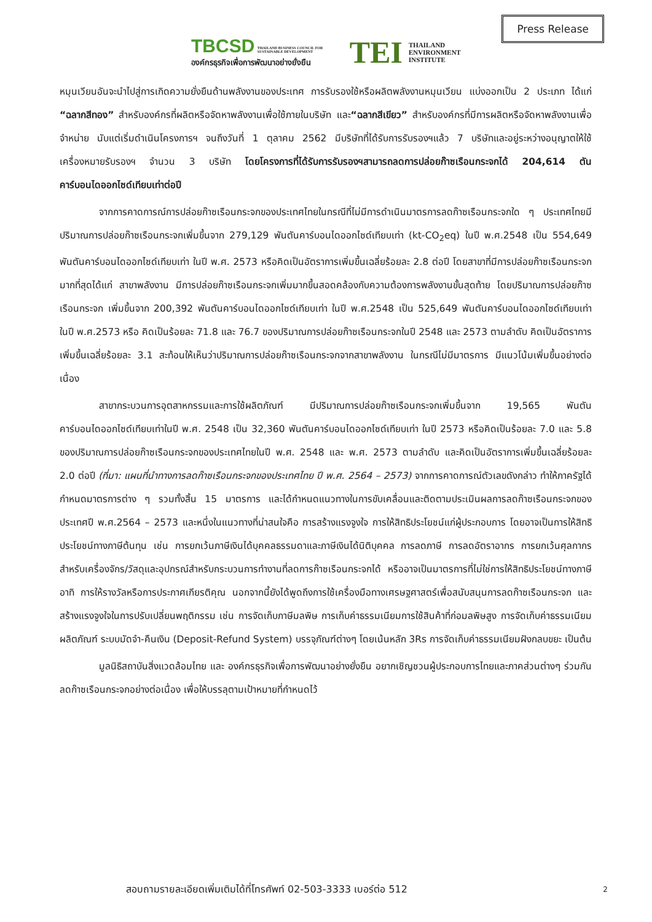Press Release
TBCSD THAILAND BUSINESS COUNCIL FOR SUSTAINABLE DEVELOPMENT
องค์กรธุรกิจเพื่อการพัฒนาอย่างยั่งยืน
TEI THAILAND
ENVIRONMENT
INSTITUTE
หมุนเวียนอันจะนำไปสู่การเกิดความยั่งยืนด้านพลังงานของประเทศ การรับรองใช้หรือผลิตพลังงานหมุนเวียน แบ่งออกเป็น 2 ประเภท ได้แก่ “ฉลากสีทอง” สำหรับองค์กรที่ผลิตหรือจัดหาพลังงานเพื่อใช้ภายในบริษัท และ“ฉลากสีเขียว” สำหรับองค์กรที่มีการผลิตหรือจัดหาพลังงานเพื่อจำหน่าย นับแต่เริ่มดำเนินโครงการฯ จนถึงวันที่ 1 ตุลาคม 2562 มีบริษัทที่ได้รับการรับรองฯแล้ว 7 บริษัทและอยู่ระหว่างอนุญาตให้ใช้เครื่องหมายรับรองฯ จำนวน 3 บริษัท โดยโครงการที่ได้รับการรับรองฯสามารถลดการปล่อยก๊าซเรือนกระจกได้ 204,614 ตันคาร์บอนไดออกไซด์เทียบเท่าต่อปี
จากการคาดการณ์การปล่อยก๊าซเรือนกระจกของประเทศไทยในกรณีที่ไม่มีการดำเนินมาตรการลดก๊าซเรือนกระจกใด ๆ ประเทศไทยมีปริมาณการปล่อยก๊าซเรือนกระจกเพิ่มขึ้นจาก 279,129 พันตันคาร์บอนไดออกไซด์เทียบเท่า (kt-CO<sub>2</sub>eq) ในปี พ.ศ.2548 เป็น 554,649 พันตันคาร์บอนไดออกไซด์เทียบเท่า ในปี พ.ศ. 2573 หรือคิดเป็นอัตราการเพิ่มขึ้นเฉลี่ยร้อยละ 2.8 ต่อปี โดยสาขาที่มีการปล่อยก๊าซเรือนกระจกมากที่สุดได้แก่ สาขาพลังงาน มีการปล่อยก๊าซเรือนกระจกเพิ่มมากขึ้นสอดคล้องกับความต้องการพลังงานขั้นสุดท้าย โดยปริมาณการปล่อยก๊าซเรือนกระจก เพิ่มขึ้นจาก 200,392 พันตันคาร์บอนไดออกไซด์เทียบเท่า ในปี พ.ศ.2548 เป็น 525,649 พันตันคาร์บอนไดออกไซด์เทียบเท่า ในปี พ.ศ.2573 หรือ คิดเป็นร้อยละ 71.8 และ 76.7 ของปริมาณการปล่อยก๊าซเรือนกระจกในปี 2548 และ 2573 ตามลำดับ คิดเป็นอัตราการเพิ่มขึ้นเฉลี่ยร้อยละ 3.1 สะท้อนให้เห็นว่าปริมาณการปล่อยก๊าซเรือนกระจกจากสาขาพลังงาน ในกรณีไม่มีมาตรการ มีแนวโน้มเพิ่มขึ้นอย่างต่อเนื่อง
สาขากระบวนการอุตสาหกรรมและการใช้ผลิตภัณฑ์ มีปริมาณการปล่อยก๊าซเรือนกระจกเพิ่มขึ้นจาก 19,565 พันตันคาร์บอนไดออกไซด์เทียบเท่าในปี พ.ศ. 2548 เป็น 32,360 พันตันคาร์บอนไดออกไซด์เทียบเท่า ในปี 2573 หรือคิดเป็นร้อยละ 7.0 และ 5.8 ของปริมาณการปล่อยก๊าซเรือนกระจกของประเทศไทยในปี พ.ศ. 2548 และ พ.ศ. 2573 ตามลำดับ และคิดเป็นอัตราการเพิ่มขึ้นเฉลี่ยร้อยละ 2.0 ต่อปี (ที่มา: แผนที่นำทางการลดก๊าซเรือนกระจกของประเทศไทย ปี พ.ศ. 2564 – 2573) จากการคาดการณ์ตัวเลขดังกล่าว ทำให้ภาครัฐได้กำหนดมาตรการต่าง ๆ รวมทั้งสิ้น 15 มาตรการ และได้กำหนดแนวทางในการขับเคลื่อนและติดตามประเมินผลการลดก๊าซเรือนกระจกของประเทศปี พ.ศ.2564 – 2573 และหนึ่งในแนวทางที่น่าสนใจคือ การสร้างแรงจูงใจ การให้สิทธิประโยชน์แก่ผู้ประกอบการ โดยอาจเป็นการให้สิทธิประโยชน์ทางภาษีต้นทุน เช่น การยกเว้นภาษีเงินได้บุคคลธรรมดาและภาษีเงินได้นิติบุคคล การลดภาษี การลดอัตราอากร การยกเว้นศุลกากร สำหรับเครื่องจักร/วัสดุและอุปกรณ์สำหรับกระบวนการทำงานที่ลดการก๊าซเรือนกระจกได้ หรืออาจเป็นมาตรการที่ไม่ใช่การให้สิทธิประโยชน์ทางภาษี อาทิ การให้รางวัลหรือการประกาศเกียรติคุณ นอกจากนี้ยังได้พูดถึงการใช้เครื่องมือทางเศรษฐศาสตร์เพื่อสนับสนุนการลดก๊าซเรือนกระจก และสร้างแรงจูงใจในการปรับเปลี่ยนพฤติกรรม เช่น การจัดเก็บภาษีมลพิษ การเก็บค่าธรรมเนียมการใช้สินค้าที่ก่อมลพิษสูง การจัดเก็บค่าธรรมเนียมผลิตภัณฑ์ ระบบมัดจำ-คืนเงิน (Deposit-Refund System) บรรจุภัณฑ์ต่างๆ โดยเน้นหลัก 3Rs การจัดเก็บค่าธรรมเนียมฝังกลบขยะ เป็นต้น
มูลนิธิสถาบันสิ่งแวดล้อมไทย และ องค์กรธุรกิจเพื่อการพัฒนาอย่างยั่งยืน อยากเชิญชวนผู้ประกอบการไทยและภาคส่วนต่างๆ ร่วมกันลดก๊าซเรือนกระจกอย่างต่อเนื่อง เพื่อให้บรรลุตามเป้าหมายที่กำหนดไว้
สอบถามรายละเอียดเพิ่มเติมได้ที่โทรศัพท์ 02-503-3333 เบอร์ต่อ 512
2